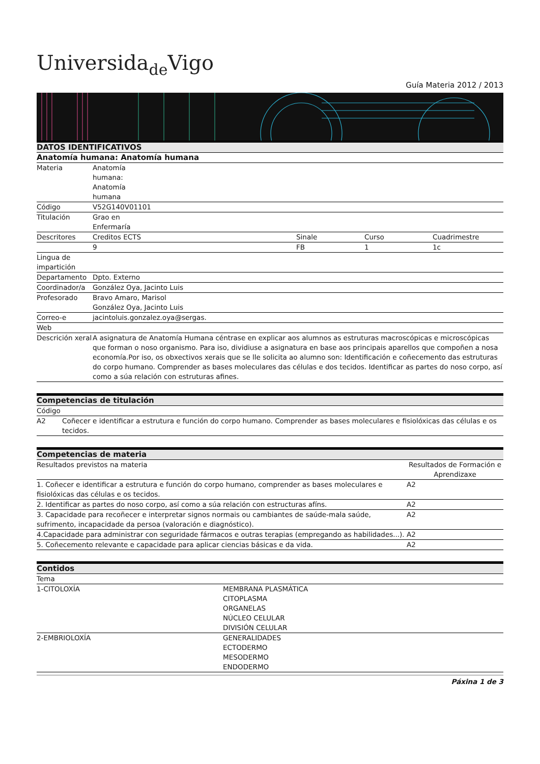Universidade Vigo
Guía Materia 2012 / 2013
| DATOS IDENTIFICATIVOS | | | | |
| Anatomía humana: Anatomía humana | | | | |
| Materia | Anatomía humana: Anatomía humana | | | |
| Código | V52G140V01101 | | | |
| Titulación | Grao en Enfermaría | | | |
| Descritores | Creditos ECTS | Sinale | Curso | Cuadrimestre |
| | 9 | FB | 1 | 1c |
| Lingua de impartición | | | | |
| Departamento | Dpto. Externo | | | |
| Coordinador/a | González Oya, Jacinto Luis | | | |
| Profesorado | Bravo Amaro, Marisol González Oya, Jacinto Luis | | | |
| Correo-e | jacintoluis.gonzalez.oya@sergas. | | | |
| Web | | | | |
| Descrición xeral | A asignatura de Anatomía Humana céntrase en explicar aos alumnos as estruturas macroscópicas e microscópicas que forman o noso organismo. Para iso, dividiuse a asignatura en base aos principais aparellos que compoñen a nosa economía.Por iso, os obxectivos xerais que se lle solicita ao alumno son: Identificación e coñecemento das estruturas do corpo humano. Comprender as bases moleculares das células e dos tecidos. Identificar as partes do noso corpo, así como a súa relación con estruturas afines. | | | |
| Competencias de titulación | |
| Código | |
| A2 | Coñecer e identificar a estrutura e función do corpo humano. Comprender as bases moleculares e fisiolóxicas das células e os tecidos. |
| Competencias de materia | |
| Resultados previstos na materia | Resultados de Formación e Aprendizaxe |
| 1. Coñecer e identificar a estrutura e función do corpo humano, comprender as bases moleculares e fisiolóxicas das células e os tecidos. | A2 |
| 2. Identificar as partes do noso corpo, así como a súa relación con estructuras afíns. | A2 |
| 3. Capacidade para recoñecer e interpretar signos normais ou cambiantes de saúde-mala saúde, sufrimento, incapacidade da persoa (valoración e diagnóstico). | A2 |
| 4.Capacidade para administrar con seguridade fármacos e outras terapias (empregando as habilidades...). | A2 |
| 5. Coñecemento relevante e capacidade para aplicar ciencias básicas e da vida. | A2 |
| Contidos | |
| Tema | |
| 1-CITOLOXÍA | MEMBRANA PLASMÁTICA CITOPLASMA ORGANELAS NÚCLEO CELULAR DIVISIÓN CELULAR |
| 2-EMBRIOLOXÍA | GENERALIDADES ECTODERMO MESODERMO ENDODERMO |
Páxina 1 de 3